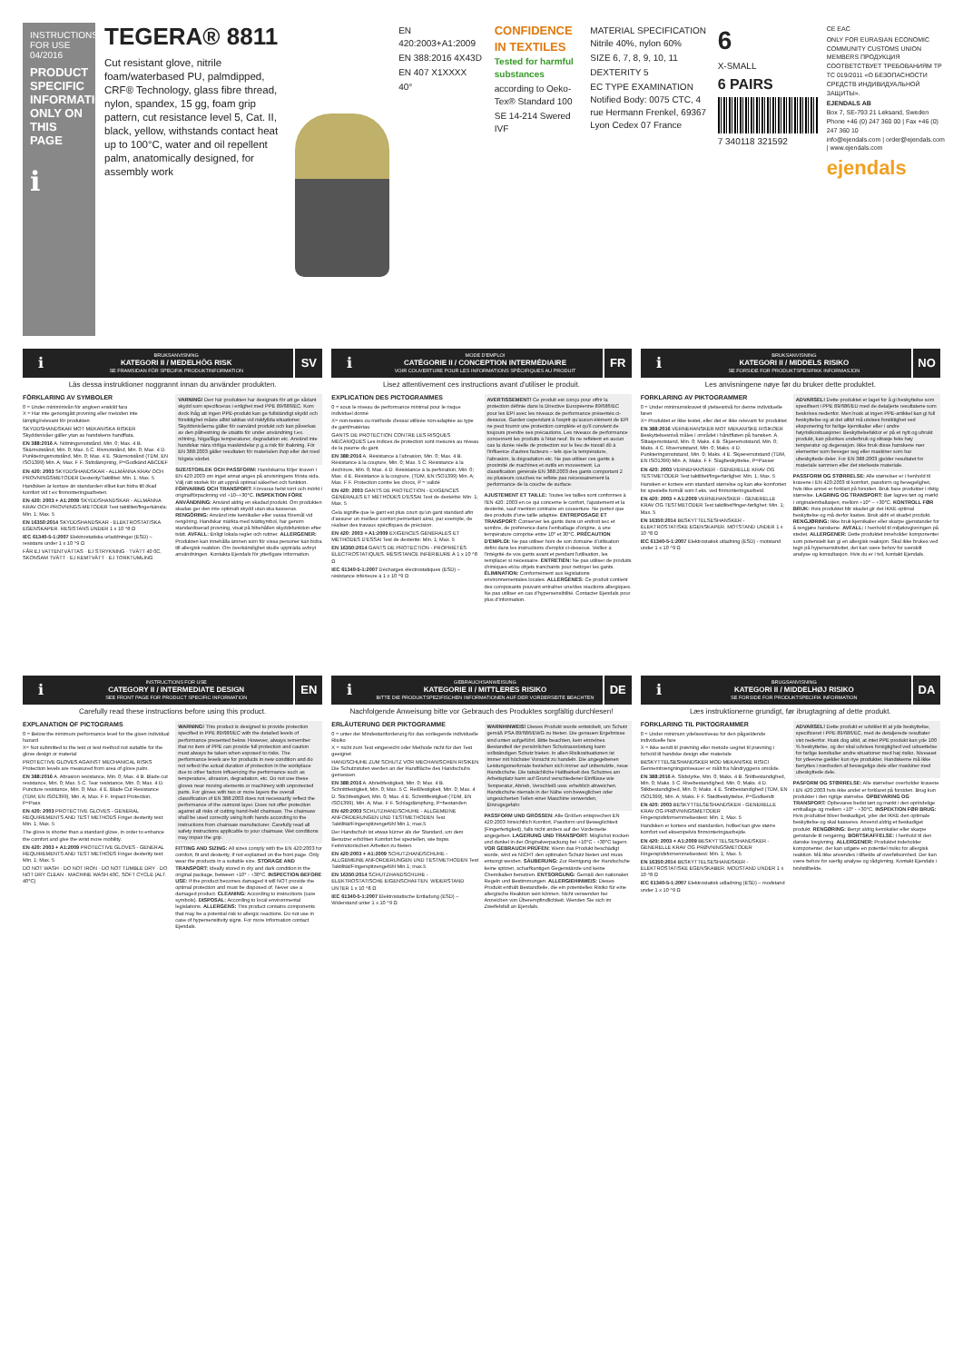INSTRUCTIONS FOR USE 04/2016
PRODUCT SPECIFIC INFORMATION ONLY ON THIS PAGE
ℹ
TEGERA® 8811
Cut resistant glove, nitrile foam/waterbased PU, palmdipped, CRF® Technology, glass fibre thread, nylon, spandex, 15 gg, foam grip pattern, cut resistance level 5, Cat. II, black, yellow, withstands contact heat up to 100°C, water and oil repellent palm, anatomically designed, for assembly work
EN 420:2003+A1:2009
EN 388:2016 4X43D
EN 407 X1XXXX
40°
CONFIDENCE IN TEXTILES
Tested for harmful substances
according to Oeko-Tex® Standard 100
SE 14-214 Swered IVF
MATERIAL SPECIFICATION Nitrile 40%, nylon 60%
SIZE 6, 7, 8, 9, 10, 11
DEXTERITY 5
EC TYPE EXAMINATION Notified Body: 0075 CTC, 4 rue Hermann Frenkel, 69367 Lyon Cedex 07 France
6
X-SMALL
6 PAIRS
7 340118 321592
CE EAC
ONLY FOR EURASIAN ECONOMIC COMMUNITY CUSTOMS UNION MEMBERS ПРОДУКЦИЯ СООТВЕТСТВУЕТ ТРЕБОВАНИЯМ ТР ТС 019/2011 «О БЕЗОПАСНОСТИ СРЕДСТВ ИНДИВИДУАЛЬНОЙ ЗАЩИТЫ».
EJENDALS AB
Box 7, SE-793 21 Leksand, Sweden
Phone +46 (0) 247 360 00 | Fax +46 (0) 247 360 10
info@ejendals.com | order@ejendals.com | www.ejendals.com
ejendals
ℹ
BRUKSANVISNING
KATEGORI II / MEDELHÖG RISK
SE FRAMSIDAN FÖR SPECIFIK PRODUKTINFORMATION
SV
Läs dessa instruktioner noggrannt innan du använder produkten.
FÖRKLARING AV SYMBOLER
0 = Under miniminivån för angiven enskild fara
X = Har inte genomgått provning eller metoden inte lämplig/relevant för produkten
SKYDDSHANDSKAR MOT MEKANISKA RISKER
Skyddsnivåer gäller ytan av handskens handflata.
EN 388:2016 A. Nötningsmotstånd, Min. 0; Max. 4 B. Skärmotstånd, Min. 0; Max. 5 C. Rivmotstånd, Min. 0; Max. 4 D. Punkteringsmotstånd, Min. 0; Max. 4 E. Skärmotstånd (TDM, EN ISO1399) Min. A; Max. F F. Stötdämpning, P=Godkänd ABCDEF
EN 420: 2003 SKYDDSHANDSKAR - ALLMÄNNA KRAV OCH PROVNINGSMETODER Dexterity/Taktilitet: Min. 1; Max. 5
Handsken är kortare än standarden vilket kan bidra till ökad komfort vid t ex finmonteringsarbeten.
EN 420: 2003 + A1:2009 SKYDDSHANDSKAR - ALLMÄNNA KRAV OCH PROVNINGS-METODER Test taktilitet/fingerkänsla: Min. 1; Max. 5
EN 16350:2014 SKYDDSHANDSKAR - ELEKTROSTATISKA EGENSKAPER. RESISTANS UNDER 1 x 10 ^8 Ω
IEC 61340-5-1:2007 Elektrostatiska urladdningar (ESD) – resistans under 1 x 10 ^9 Ω
FÅR EJ VATTENTVÄTTAS · EJ STRYKNING · TVÄTT 40 0C, SKONSAM TVÄTT · EJ KEMTVÄTT · EJ TORKTUMLING
VARNING! Den här produkten har designats för att ge sådant skydd som specificeras i enlighet med PPE 89/686/EC. Kom dock ihåg att ingen PPE-produkt kan ge fullständigt skydd och försiktighet måste alltid iakttas vid riskfyllda situationer. Skyddsnivåerna gäller för oanvänd produkt och kan påverkas av den påfrestning de utsätts för under användning t.ex. nötning, höga/låga temperaturer, degradation etc. Använd inte handskar nära rörliga maskindelar p.g.a risk för ihakning. För EN 388:2003 gäller resultaten för materialen ihop eller det med högsta värdet.
SIZE/STORLEK OCH PASSFORM: Handskarna följer kraven i EN 420:2003 om inget annat anges på anvisningens första sida. Välj rätt storlek för att uppnå optimal säkerhet och funktion. FÖRVARING OCH TRANSPORT: Förvaras helst torrt och mörkt i originalförpackning vid +10–+30°C. INSPEKTION FÖRE ANVÄNDNING: Använd aldrig en skadad produkt. Om produkten skadas ger den inte optimalt skydd utan ska kasseras. RENGÖRING: Använd inte kemikalier eller vassa föremål vid rengöring. Handskar märkta med tvättsymbol, har genom standardiserad provning, visat på bibehållen skyddsfunktion efter tvätt. AVFALL: Enligt lokala regler och rutiner. ALLERGENER: Produkten kan innehålla ämnen som för vissa personer kan bidra till allergisk reaktion. Om överkänslighet skulle uppträda avbryt användningen. Kontakta Ejendals för ytterligare information.
ℹ
MODE D'EMPLOI
CATÉGORIE II / CONCEPTION INTERMÉDIAIRE
VOIR COUVERTURE POUR LES INFORMATIONS SPÉCIFIQUES AU PRODUIT
FR
Lisez attentivement ces instructions avant d'utiliser le produit.
EXPLICATION DES PICTOGRAMMES
0 = sous le niveau de performance minimal pour le risque individuel donné
X= non-testés ou méthode d'essai utilisée non-adaptée au type de gant/matériau
GANTS DE PROTECTION CONTRE LES RISQUES MÉCANIQUES Les indices de protection sont mesurés au niveau de la paume du gant.
EN 388:2016 A. Résistance à l'abrasion, Min. 0; Max. 4 B. Résistance à la coupure, Min. 0; Max. 5 C. Résistance à la déchirure, Min. 0; Max. 4 D. Résistance à la perforation, Min. 0; Max. 4 E. Résistance à la coupure, (TDM, EN ISO1399) Min. A; Max. F F. Protection contre les chocs, P = validé
EN 420: 2003 GANTS DE PROTECTION - EXIGENCES GÉNÉRALES ET MÉTHODES D'ESSAI Test de dextérité: Min. 1; Max. 5
Cela signifie que le gant est plus court qu'un gant standard afin d'assurer un meilleur confort permettant ainsi, par exemple, de réaliser des travaux spécifiques de précision.
EN 420: 2003 + A1:2009 EXIGENCES GÉNÉRALES ET MÉTHODES D'ESSAI Test de dextérité: Min. 1; Max. 5
EN 16350:2014 GANTS DE PROTECTION - PROPRIÉTÉS ÉLECTROSTATIQUES. RÉSISTANCE INFÉRIEURE À 1 x 10 ^8 Ω
IEC 61340-5-1:2007 Décharges électrostatiques (ESD) – résistance inférieure à 1 x 10 ^9 Ω
AVERTISSEMENT! Ce produit est conçu pour offrir la protection définie dans la Directive Européenne 89/686/EC pour les EPI avec les niveaux de performance présentés ci-dessous. Gardez cependant à l'esprit qu'aucun élément de EPI ne peut fournir une protection complète et qu'il convient de toujours prendre ses précautions. Les niveaux de performance concernent les produits à l'état neuf. Ils ne reflètent en aucun cas la durée réelle de protection sur le lieu de travail dû à l'influence d'autres facteurs – tels que la température, l'abrasion, la dégradation etc. Ne pas utiliser ces gants à proximité de machines et outils en mouvement. La classification générale EN 388:2003 des gants comportant 2 ou plusieurs couches ne reflète pas nécessairement la performance de la couche de surface.
AJUSTEMENT ET TAILLE: Toutes les tailles sont conformes à l'EN 420: 2003 en ce qui concerne le confort, l'ajustement et la dextérité, sauf mention contraire en couverture. Ne portez que des produits d'une taille adaptée. ENTREPOSAGE ET TRANSPORT: Conserver les gants dans un endroit sec et sombre, de préférence dans l'emballage d'origine, à une température comprise entre 10° et 30°C. PRÉCAUTION D'EMPLOI: Ne pas utiliser hors de son domaine d'utilisation défini dans les instructions d'emploi ci-dessous. Veillez à l'intégrité de vos gants avant et pendant l'utilisation, les remplacer si nécessaire. ENTRETIEN: Ne pas utiliser de produits chimiques et/ou objets tranchants pour nettoyer les gants. ÉLIMINATION: Conformément aux législations environnementales locales. ALLERGENES: Ce produit contient des composants pouvant entraîner une/des réactions allergiques. Ne pas utiliser en cas d'hypersensibilité. Contacter Ejendals pour plus d'information.
ℹ
BRUKSANVISNING
KATEGORI II / MIDDELS RISIKO
SE FORSIDE FOR PRODUKTSPESIFIKK INFORMASJON
NO
Les anvisningene nøye før du bruker dette produktet.
FORKLARING AV PIKTOGRAMMER
0 = Under minimumskravet til ytelsesnivå for denne individuelle faren
X= Produktet er ikke testet, eller det er ikke relevant for produktet
EN 388:2016 VERNEHANSKER MOT MEKANISKE RISIKOER Beskyttelsesnivå måles i området i håndflaten på hansken. A. Slitasjemotstand, Min. 0; Maks. 4 B. Skjæremotstand, Min. 0; Maks. 4 C. Rivemotstand, Min. 0; Maks. 4 D. Punkteringsmotstand, Min. 0; Maks. 4 E. Skjæremotstand (TDM, EN ISO1399) Min. A; Maks. F F. Slagbeskyttelse, P=Passer
EN 420: 2003 VERNEHANSKER - GENERELLE KRAV OG TESTMETODER Test taktilitet/fingerførlighet: Min. 1; Max. 5
Hansken er kortere enn standard størrelse og kan øke komforten for spesielle formål som f.eks. ved finmonteringsarbeid.
EN 420: 2003 + A1:2009 VERNEHANSKER - GENERELLE KRAV OG TESTMETODER Test taktilitet/finger-førlighet: Min. 1; Max. 5
EN 16350:2014 BESKYTTELSESHANSKER - ELEKTROSTATISKE EGENSKAPER. MOTSTAND UNDER 1 x 10 ^8 Ω
IEC 61340-5-1:2007 Elektrostatisk utladning (ESD) - motstand under 1 x 10 ^9 Ω
ADVARSEL! Dette produktet er laget for å gi beskyttelse som spesifisert i PPE 89/686/EU med de detaljerte resultatene som beskrives nedenfor. Men husk at ingen PPE-artikkel kan gi full beskyttelse og at det alltid må utvises forsiktighet ved eksponering for farlige kjemikalier eller i andre høyrisikosituasjoner. Beskyttelsefaktor er på et nytt og ubrukt produkt, kan påvirkes underbruk og slitasje feks høy temperatur og degerasjon. Ikke bruk disse hanskene nær elementer som beveger seg eller maskiner som har ubeskyttede deler. For EN 388:2003 gjelder resultatet for materiale sammen eller det sterkeste materiale.
PASSFORM OG STØRRELSE: Alle størrelser er i henhold til kravene i EN 420:2003 til komfort, passform og bevegelighet, hvis ikke annet er forklart på forsiden. Bruk bare produkter i riktig størrelse. LAGRING OG TRANSPORT: Bør lagres tørt og mørkt i originalemballasjen, mellom +10° – +30°C. KONTROLL FØR BRUK: Hvis produktet blir skadet gir det IKKE optimal beskyttelse og må derfor kastes. Bruk aldri et skadet produkt. RENGJØRING: Ikke bruk kjemikalier eller skarpe gjenstander for å rengjøre hanskene. AVFALL: I henhold til miljølovgivningen på stedet. ALLERGENER: Dette produktet inneholder komponenter som potensielt kan gi en allergisk reaksjon. Skal ikke brukes ved tegn på hypersensitivitet, det kan være behov for særskilt analyse og konsultasjon. Hvis du er i tvil, kontakt Ejendals.
ℹ
INSTRUCTIONS FOR USE
CATEGORY II / INTERMEDIATE DESIGN
SEE FRONT PAGE FOR PRODUCT SPECIFIC INFORMATION
EN
Carefully read these instructions before using this product.
EXPLANATION OF PICTOGRAMS
0 = Below the minimum performance level for the given individual hazard
X= Not submitted to the test or test method not suitable for the glove design or material
PROTECTIVE GLOVES AGAINST MECHANICAL RISKS Protection levels are measured from area of glove palm.
EN 388:2016 A. Abrasion resistance, Min. 0; Max. 4 B. Blade cut resistance, Min. 0; Max. 5 C. Tear resistance, Min. 0; Max. 4 D. Puncture resistance, Min. 0; Max. 4 E. Blade Cut Resistance (TDM, EN ISO1399), Min. A; Max. F F. Impact Protection, P=Pass
EN 420: 2003 PROTECTIVE GLOVES - GENERAL REQUIREMENTS AND TEST METHODS Finger dexterity test: Min. 1; Max. 5
The glove is shorter than a standard glove, in order to enhance the comfort and give the wrist more mobility.
EN 420: 2003 + A1:2009 PROTECTIVE GLOVES - GENERAL REQUIREMENTS AND TEST METHODS Finger dexterity test: Min. 1; Max. 5
DO NOT WASH · DO NOT IRON · DO NOT TUMBLE DRY · DO NOT DRY CLEAN · MACHINE WASH 40C, SOFT CYCLE (ALT. 40°C)
WARNING! This product is designed to provide protection specified in PPE 89/686/EC with the detailed levels of performance presented below. However, always remember that no item of PPE can provide full protection and caution must always be taken when exposed to risks. The performance levels are for products in new condition and do not reflect the actual duration of protection in the workplace due to other factors influencing the performance such as temperature, abrasion, degradation, etc. Do not use these gloves near moving elements or machinery with unprotected parts. For gloves with two or more layers the overall classification of EN 388:2003 does not necessarily reflect the performance of the outmost layer. Does not offer protection against all risks of cutting hand-held chainsaw. The chainsaw shall be used correctly using both hands according to the instructions from chainsaw manufacturer. Carefully read all safety instructions applicable to your chainsaw. Wet conditions may impair the grip.
FITTING AND SIZING: All sizes comply with the EN 420:2003 for comfort, fit and dexterity, if not explained on the front page. Only wear the products in a suitable size. STORAGE AND TRANSPORT: Ideally stored in dry and dark condition in the original package, between +10° - +30°C. INSPECTION BEFORE USE: If the product becomes damaged it will NOT provide the optimal protection and must be disposed of. Never use a damaged product. CLEANING: According to instructions (care symbols). DISPOSAL: According to local environmental legislations. ALLERGENS: This product contains components that may be a potential risk to allergic reactions. Do not use in case of hypersensitivity signs. For more information contact Ejendals.
ℹ
GEBRAUCHSANWEISUNG
KATEGORIE II / MITTLERES RISIKO
BITTE DIE PRODUKTSPEZIFISCHEN INFORMATIONEN AUF DER VORDERSEITE BEACHTEN
DE
Nachfolgende Anweisung bitte vor Gebrauch des Produktes sorgfältig durchlesen!
ERLÄUTERUNG DER PIKTOGRAMME
0 = unter der Mindestanforderung für das vorliegende individuelle Risiko
X = nicht zum Test eingereicht oder Methode nicht für den Test geeignet
HANDSCHUHE ZUM SCHUTZ VOR MECHANISCHEN RISIKEN Die Schutzstufen werden an der Handfläche des Handschuhs gemessen.
EN 388:2016 A. Abriebfestigkeit, Min. 0; Max. 4 B. Schnittfestigkeit, Min. 0; Max. 5 C. Reißfestigkeit, Min. 0; Max. 4 D. Stichfestigkeit, Min. 0; Max. 4 E. Schnittfestigkeit (TDM, EN ISO1399), Min. A; Max. F F. Schlagdämpfung, P=bestanden
EN 420:2003 SCHUTZHANDSCHUHE - ALLGEMEINE ANFORDERUNGEN UND TESTMETHODEN Test Taktilität/Fingerspitzengefühl Min.1; max.5
Der Handschuh ist etwas kürzer als der Standard, um dem Benutzer erhöhten Komfort bei speziellen, wie bspw. Feinmotorischen Arbeiten zu bieten.
EN 420:2003 + A1:2009 SCHUTZHANDSCHUHE - ALLGEMEINE ANFORDERUNGEN UND TESTMETHODEN Test Taktilität/Fingerspitzengefühl Min.1; max.5
EN 16350:2014 SCHUTZHANDSCHUHE - ELEKTROSTATISCHE EIGENSCHAFTEN. WIDERSTAND UNTER 1 x 10 ^8 Ω
IEC 61340-5-1:2007 Elektrostatische Entladung (ESD) – Widerstand unter 1 x 10 ^9 Ω
WARNHINWEIS! Dieses Produkt wurde entwickelt, um Schutz gemäß PSA 89/686/EWG zu bieten. Die genauen Ergebnisse sind unten aufgeführt. Bitte beachten, kein einzelnes Bestandteil der persönlichen Schutzausrüstung kann vollständigen Schutz bieten. In allen Risikosituationen ist immer mit höchster Vorsicht zu handeln. Die angegebenen Leistungsmerkmale beziehen sich immer auf unbenutzte, neue Handschuhe. Die tatsächliche Haltbarkeit des Schutzes am Arbeitsplatz kann auf Grund verschiedener Einflüsse wie Temperatur, Abrieb, Verschleiß usw. erheblich abweichen. Handschuhe niemals in der Nähe von beweglichen oder ungesicherten Teilen einer Maschine verwenden, Einzugsgefahr.
PASSFORM UND GRÖSSEN: Alle Größen entsprechen EN 420:2003 hinsichtlich Komfort, Passform und Beweglichkeit (Fingerfertigkeit), falls nicht anders auf der Vorderseite angegeben. LAGERUNG UND TRANSPORT: Möglichst trocken und dunkel in der Originalverpackung bei +10°C - +30°C lagern. VOR GEBRAUCH PRÜFEN: Wenn das Produkt beschädigt wurde, wird es NICHT den optimalen Schutz bieten und muss entsorgt werden. SÄUBERUNG: Zur Reinigung der Handschuhe keine spitzen, scharfkantigen Gegenstände und keine Chemikalien benutzen. ENTSORGUNG: Gemäß den nationalen Regeln und Bestimmungen. ALLERGIEHINWEIS: Dieses Produkt enthält Bestandteile, die ein potentielles Risiko für eine allergische Reaktion sein können. Nicht verwenden bei Anzeichen von Überempfindlichkeit. Wenden Sie sich im Zweifelsfall an Ejendals.
ℹ
BRUGSANVISNING
KATEGORI II / MIDDELHØJ RISIKO
SE FORSIDE FOR PRODUKTSPECIFIK INFORMATION
DA
Læs instruktionerne grundigt, før ibrugtagning af dette produkt.
FORKLARING TIL PIKTOGRAMMER
0 = Under minimum ydelsesniveau for den pågældende individuelle fare
X = Ikke sendt til prøvning eller metode uegnet til prøvning i forhold til handske design eller materiale
BESKYTTELSESHANDSKER MOD MEKANISKE RISICI Gennemtrængningsniveauer er målt fra håndryggens område.
EN 388:2016 A. Slidstyrke, Min. 0; Maks. 4 B. Snitbestandighed, Min. 0; Maks. 5 C. Rivebestandighed, Min. 0; Maks. 4 D. Stikbestandighed, Min. 0; Maks. 4 E. Snitbestandighed (TDM, EN ISO1399), Min. A; Maks. F F. Stødbeskyttelse, P=Godkendt
EN 420: 2003 BESKYTTELSESHANDSKER - GENERELLE KRAV OG PRØVNINGSMETODER Fingerspidsfornemmelsestest: Min. 1; Max. 5
Handsken er kortere end standarden, hvilket kan give større komfort ved eksempelvis finmonteringsarbejde.
EN 420: 2003 + A1:2009 BESKYTTELSESHANDSKER - GENERELLE KRAV OG PRØVNINGSMETODER Fingerspidsfornemmelsestest: Min. 1; Max. 5
EN 16350:2014 BESKYTTELSESHANDSKER - ELEKTROSTATISKE EGENSKABER. MODSTAND UNDER 1 x 10 ^8 Ω
IEC 61340-5-1:2007 Elektrostatisk udladning (ESD) – modstand under 1 x 10 ^9 Ω
ADVARSEL! Dette produkt er udviklet til at yde beskyttelse, specificeret i PPE 89/686/EC, med de detaljerede resultater vist nedenfor. Husk dog altid, at intet PPE produkt kan yde 100 % beskyttelse, og der skal udvises forsigtighed ved udsættelse for farlige kemikalier andre situationer med høj risiko. Niveauet for ydeevne gælder kun nye produkter. Handskerne må ikke benyttes i nærheden af bevægelige dele eller maskiner med ubeskyttede dele.
PASFORM OG STØRRELSE: Alle størrelser overholder kravene i EN 420:2003 hvis ikke andet er forklaret på forsiden. Brug kun produkter i den rigtige størrelse. OPBEVARING OG TRANSPORT: Opbevares bedst tørt og mørkt i den oprindelige emballage og mellem +10° - +30°C. INSPEKTION FØR BRUG: Hvis produktet bliver beskadiget, yder det IKKE den optimale beskyttelse og skal kasseres. Anvend aldrig et beskadiget produkt. RENGØRING: Benyt aldrig kemikalier eller skarpe genstande til rengøring. BORTSKAFFELSE: I henhold til den danske lovgivning. ALLERGENER: Produktet indeholder komponenter, der kan udgøre en potentiel risiko for allergisk reaktion. Må ikke anvendes i tilfælde af overfølsomhed. Der kan være behov for særlig analyse og rådgivning. Kontakt Ejendals i tvivlstilfælde.